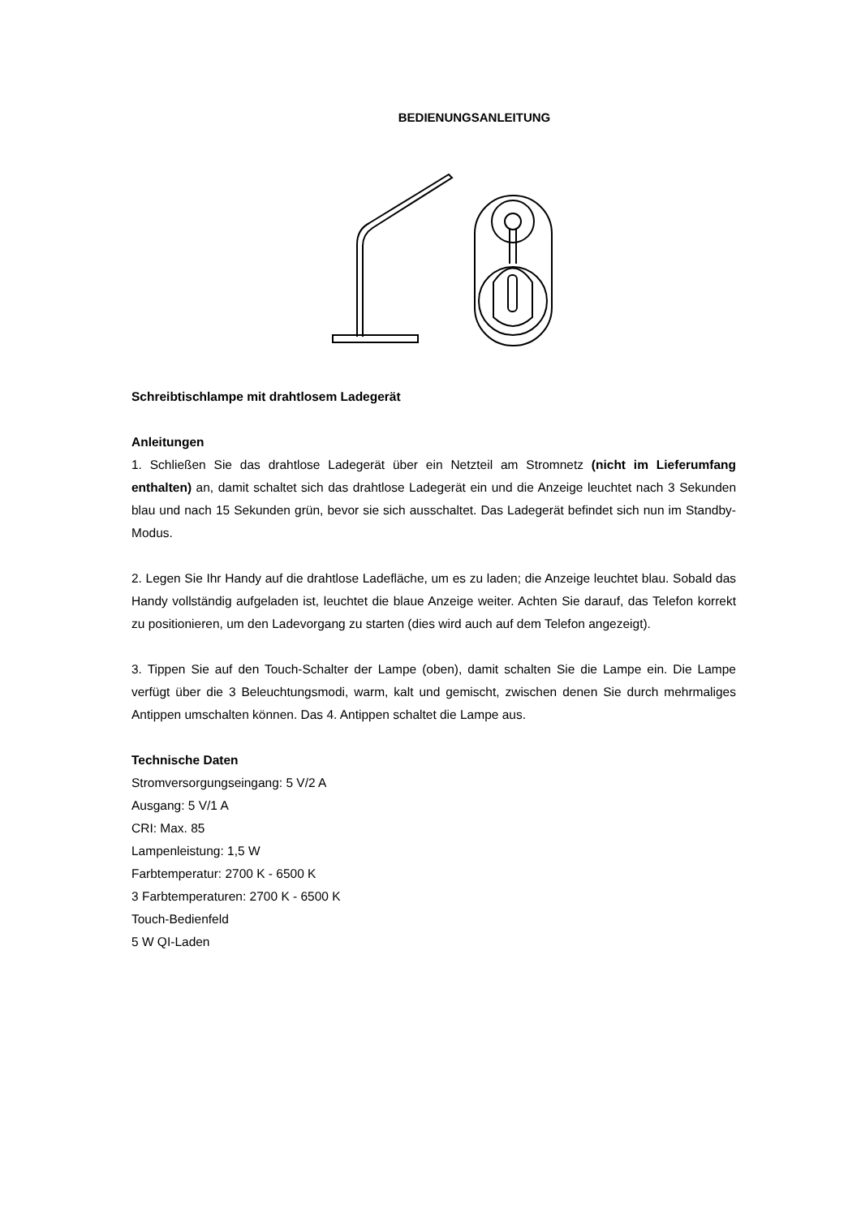BEDIENUNGSANLEITUNG
Schreibtischlampe mit drahtlosem Ladegerät
Anleitungen
1. Schließen Sie das drahtlose Ladegerät über ein Netzteil am Stromnetz (nicht im Lieferumfang enthalten) an, damit schaltet sich das drahtlose Ladegerät ein und die Anzeige leuchtet nach 3 Sekunden blau und nach 15 Sekunden grün, bevor sie sich ausschaltet. Das Ladegerät befindet sich nun im Standby-Modus.
2. Legen Sie Ihr Handy auf die drahtlose Ladefläche, um es zu laden; die Anzeige leuchtet blau. Sobald das Handy vollständig aufgeladen ist, leuchtet die blaue Anzeige weiter. Achten Sie darauf, das Telefon korrekt zu positionieren, um den Ladevorgang zu starten (dies wird auch auf dem Telefon angezeigt).
3. Tippen Sie auf den Touch-Schalter der Lampe (oben), damit schalten Sie die Lampe ein. Die Lampe verfügt über die 3 Beleuchtungsmodi, warm, kalt und gemischt, zwischen denen Sie durch mehrmaliges Antippen umschalten können. Das 4. Antippen schaltet die Lampe aus.
Technische Daten
Stromversorgungseingang: 5 V/2 A
Ausgang: 5 V/1 A
CRI: Max. 85
Lampenleistung: 1,5 W
Farbtemperatur: 2700 K - 6500 K
3 Farbtemperaturen: 2700 K - 6500 K
Touch-Bedienfeld
5 W QI-Laden